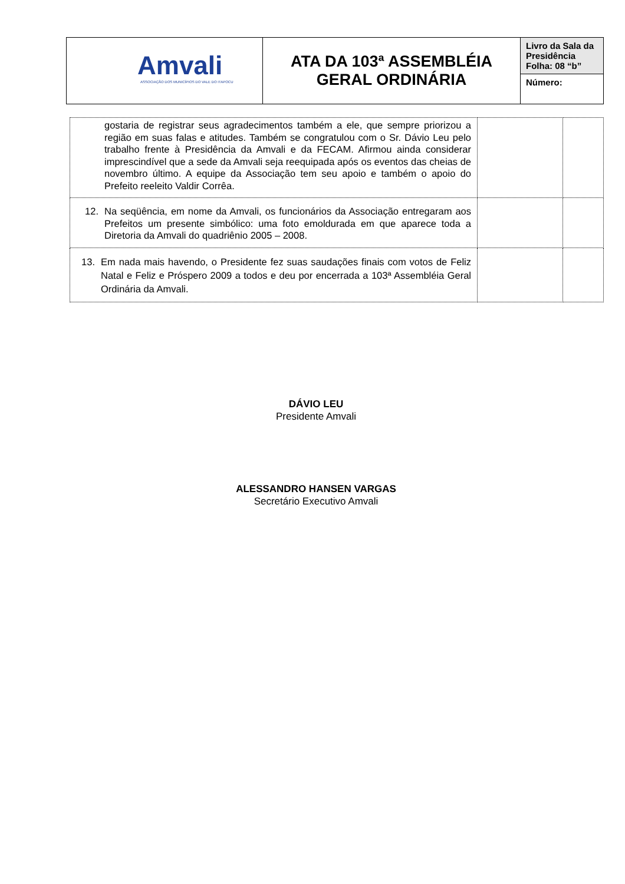| Amvali ASSOCIAÇÃO DOS MUNICÍPIOS DO VALE DO ITAPOCU | ATA DA 103ª ASSEMBLÉIA GERAL ORDINÁRIA | Livro da Sala da Presidência Folha: 08 “b” |
| | | Número: |
| gostaria de registrar seus agradecimentos também a ele, que sempre priorizou a região em suas falas e atitudes. Também se congratulou com o Sr. Dávio Leu pelo trabalho frente à Presidência da Amvali e da FECAM. Afirmou ainda considerar imprescindível que a sede da Amvali seja reequipada após os eventos das cheias de novembro último. A equipe da Associação tem seu apoio e também o apoio do Prefeito reeleito Valdir Corrêa. | | |
| 12. Na seqüência, em nome da Amvali, os funcionários da Associação entregaram aos Prefeitos um presente simbólico: uma foto emoldurada em que aparece toda a Diretoria da Amvali do quadriênio 2005 – 2008. | | |
| 13. Em nada mais havendo, o Presidente fez suas saudações finais com votos de Feliz Natal e Feliz e Próspero 2009 a todos e deu por encerrada a 103ª Assembléia Geral Ordinária da Amvali. | | |
DÁVIO LEU
Presidente Amvali
ALESSANDRO HANSEN VARGAS
Secretário Executivo Amvali